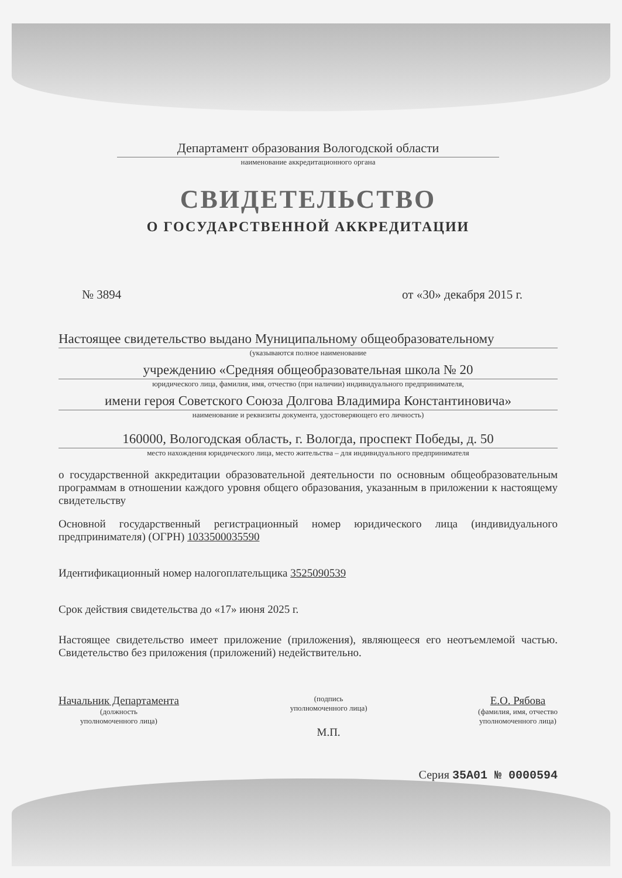Департамент образования Вологодской области
наименование аккредитационного органа
СВИДЕТЕЛЬСТВО
О ГОСУДАРСТВЕННОЙ АККРЕДИТАЦИИ
№ 3894 от «30» декабря 2015 г.
Настоящее свидетельство выдано Муниципальному общеобразовательному
(указываются полное наименование
учреждению «Средняя общеобразовательная школа № 20
юридического лица, фамилия, имя, отчество (при наличии) индивидуального предпринимателя,
имени героя Советского Союза Долгова Владимира Константиновича»
наименование и реквизиты документа, удостоверяющего его личность)
160000, Вологодская область, г. Вологда, проспект Победы, д. 50
место нахождения юридического лица, место жительства – для индивидуального предпринимателя
о государственной аккредитации образовательной деятельности по основным общеобразовательным программам в отношении каждого уровня общего образования, указанным в приложении к настоящему свидетельству
Основной государственный регистрационный номер юридического лица (индивидуального предпринимателя) (ОГРН) 1033500035590
Идентификационный номер налогоплательщика 3525090539
Срок действия свидетельства до «17» июня 2025 г.
Настоящее свидетельство имеет приложение (приложения), являющееся его неотъемлемой частью. Свидетельство без приложения (приложений) недействительно.
Начальник Департамента
(должность
уполномоченного лица)
(подпись
уполномоченного лица)
М.П.
Е.О. Рябова
(фамилия, имя, отчество
уполномоченного лица)
Серия 35А01 № 0000594